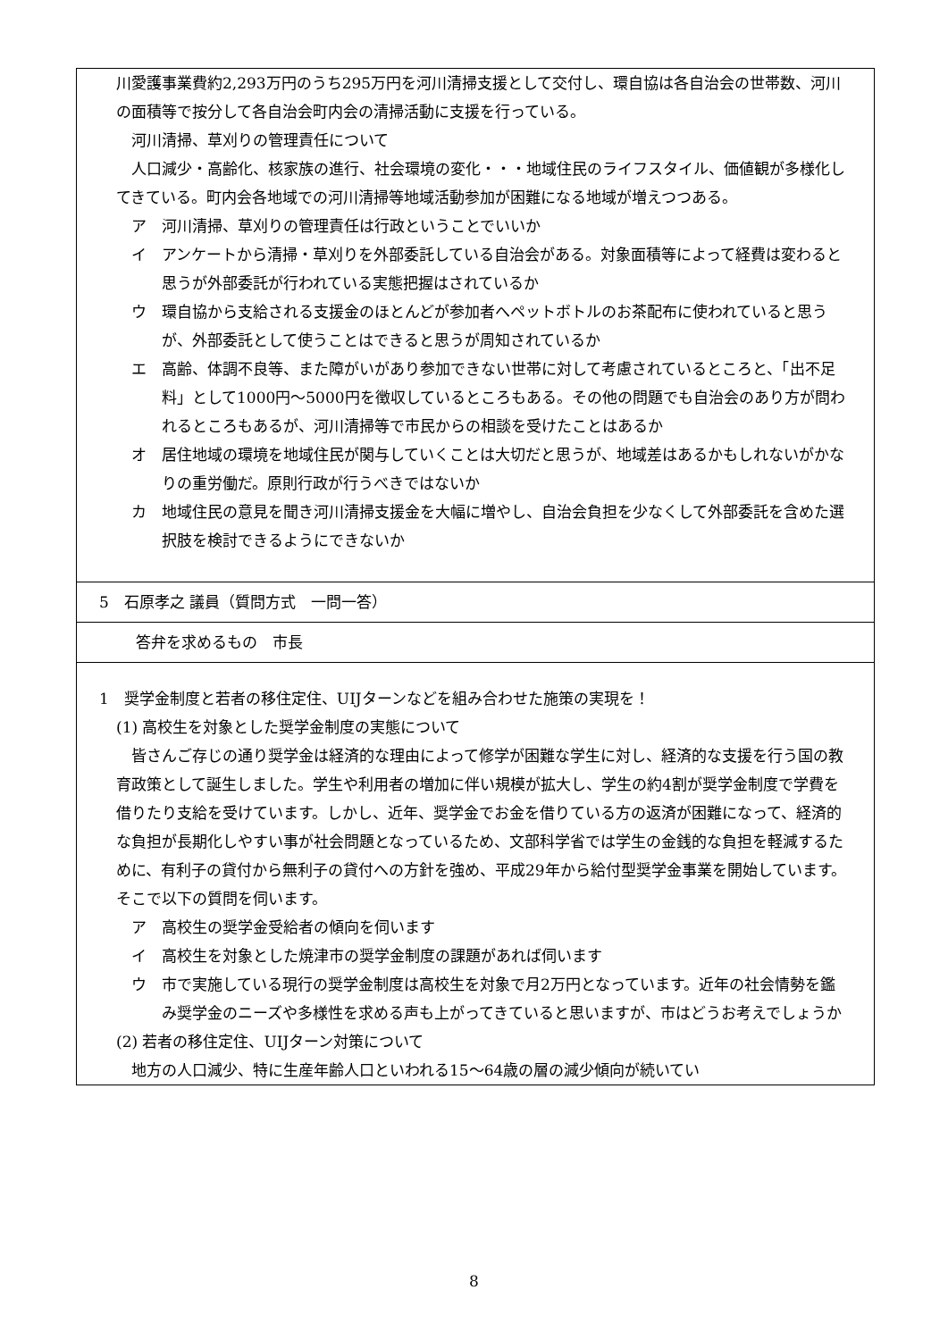川愛護事業費約2,293万円のうち295万円を河川清掃支援として交付し、環自協は各自治会の世帯数、河川の面積等で按分して各自治会町内会の清掃活動に支援を行っている。
河川清掃、草刈りの管理責任について
人口減少・高齢化、核家族の進行、社会環境の変化・・・地域住民のライフスタイル、価値観が多様化してきている。町内会各地域での河川清掃等地域活動参加が困難になる地域が増えつつある。
ア　河川清掃、草刈りの管理責任は行政ということでいいか
イ　アンケートから清掃・草刈りを外部委託している自治会がある。対象面積等によって経費は変わると思うが外部委託が行われている実態把握はされているか
ウ　環自協から支給される支援金のほとんどが参加者へペットボトルのお茶配布に使われていると思うが、外部委託として使うことはできると思うが周知されているか
エ　高齢、体調不良等、また障がいがあり参加できない世帯に対して考慮されているところと、「出不足料」として1000円～5000円を徴収しているところもある。その他の問題でも自治会のあり方が問われるところもあるが、河川清掃等で市民からの相談を受けたことはあるか
オ　居住地域の環境を地域住民が関与していくことは大切だと思うが、地域差はあるかもしれないがかなりの重労働だ。原則行政が行うべきではないか
カ　地域住民の意見を聞き河川清掃支援金を大幅に増やし、自治会負担を少なくして外部委託を含めた選択肢を検討できるようにできないか
5　石原孝之 議員（質問方式　一問一答）
答弁を求めるもの　市長
1　奨学金制度と若者の移住定住、UIJターンなどを組み合わせた施策の実現を！
(1) 高校生を対象とした奨学金制度の実態について
皆さんご存じの通り奨学金は経済的な理由によって修学が困難な学生に対し、経済的な支援を行う国の教育政策として誕生しました。学生や利用者の増加に伴い規模が拡大し、学生の約4割が奨学金制度で学費を借りたり支給を受けています。しかし、近年、奨学金でお金を借りている方の返済が困難になって、経済的な負担が長期化しやすい事が社会問題となっているため、文部科学省では学生の金銭的な負担を軽減するために、有利子の貸付から無利子の貸付への方針を強め、平成29年から給付型奨学金事業を開始しています。そこで以下の質問を伺います。
ア　高校生の奨学金受給者の傾向を伺います
イ　高校生を対象とした焼津市の奨学金制度の課題があれば伺います
ウ　市で実施している現行の奨学金制度は高校生を対象で月2万円となっています。近年の社会情勢を鑑み奨学金のニーズや多様性を求める声も上がってきていると思いますが、市はどうお考えでしょうか
(2) 若者の移住定住、UIJターン対策について
地方の人口減少、特に生産年齢人口といわれる15～64歳の層の減少傾向が続いてい
8